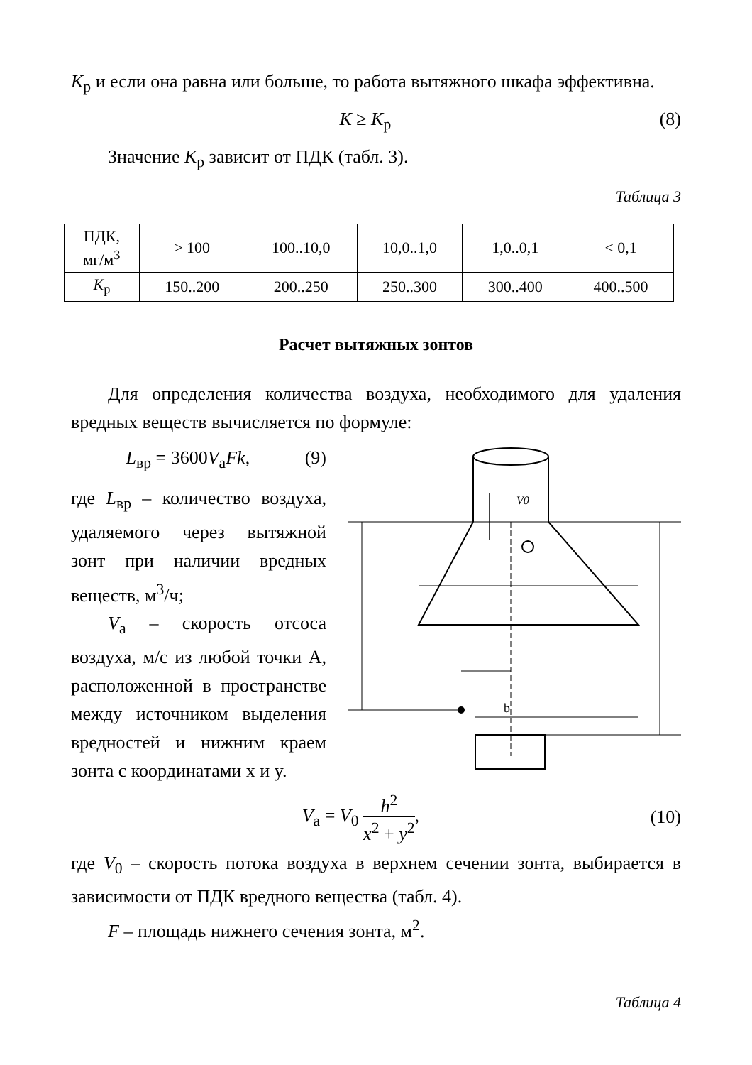K<sub>р</sub> и если она равна или больше, то работа вытяжного шкафа эффективна.
K ≥ K<sub>р</sub> (8)
Значение K<sub>р</sub> зависит от ПДК (табл. 3).
Таблица 3
| ПДК, мг/м<sup>3</sup> | > 100 | 100..10,0 | 10,0..1,0 | 1,0..0,1 | < 0,1 |
| K<sub>р</sub> | 150..200 | 200..250 | 250..300 | 300..400 | 400..500 |
Расчет вытяжных зонтов
Для определения количества воздуха, необходимого для удаления вредных веществ вычисляется по формуле:
L<sub>вр</sub> = 3600V<sub>а</sub>Fk, (9)
где L<sub>вр</sub> – количество воздуха, удаляемого через вытяжной зонт при наличии вредных веществ, м<sup>3</sup>/ч;
V<sub>а</sub> – скорость отсоса воздуха, м/с из любой точки А, расположенной в пространстве между источником выделения вредностей и нижним краем зонта с координатами x и y.
V0
b
V<sub>а</sub> = V<sub>0</sub> h<sup>2</sup> x<sup>2</sup> + y<sup>2</sup>, (10)
где V<sub>0</sub> – скорость потока воздуха в верхнем сечении зонта, выбирается в зависимости от ПДК вредного вещества (табл. 4).
F – площадь нижнего сечения зонта, м<sup>2</sup>.
Таблица 4